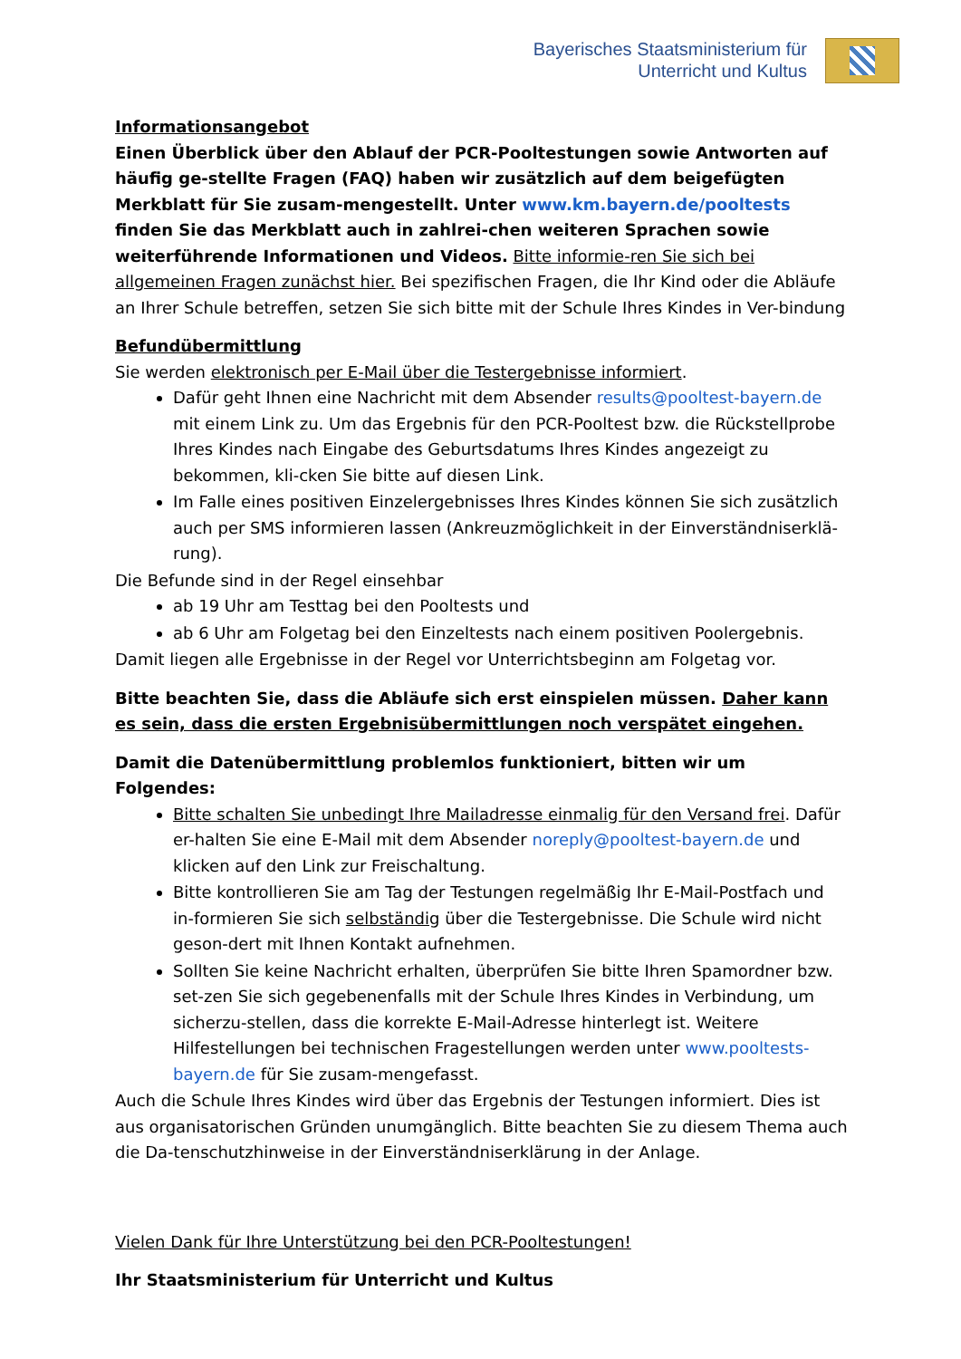Bayerisches Staatsministerium für
Unterricht und Kultus
Informationsangebot
Einen Überblick über den Ablauf der PCR-Pooltestungen sowie Antworten auf häufig ge-stellte Fragen (FAQ) haben wir zusätzlich auf dem beigefügten Merkblatt für Sie zusam-mengestellt. Unter www.km.bayern.de/pooltests finden Sie das Merkblatt auch in zahlrei-chen weiteren Sprachen sowie weiterführende Informationen und Videos. Bitte informie-ren Sie sich bei allgemeinen Fragen zunächst hier. Bei spezifischen Fragen, die Ihr Kind oder die Abläufe an Ihrer Schule betreffen, setzen Sie sich bitte mit der Schule Ihres Kindes in Ver-bindung
Befundübermittlung
Sie werden elektronisch per E-Mail über die Testergebnisse informiert.
Dafür geht Ihnen eine Nachricht mit dem Absender results@pooltest-bayern.de mit einem Link zu. Um das Ergebnis für den PCR-Pooltest bzw. die Rückstellprobe Ihres Kindes nach Eingabe des Geburtsdatums Ihres Kindes angezeigt zu bekommen, kli-cken Sie bitte auf diesen Link.
Im Falle eines positiven Einzelergebnisses Ihres Kindes können Sie sich zusätzlich auch per SMS informieren lassen (Ankreuzmöglichkeit in der Einverständniserklä-rung).
Die Befunde sind in der Regel einsehbar
ab 19 Uhr am Testtag bei den Pooltests und
ab 6 Uhr am Folgetag bei den Einzeltests nach einem positiven Poolergebnis.
Damit liegen alle Ergebnisse in der Regel vor Unterrichtsbeginn am Folgetag vor.
Bitte beachten Sie, dass die Abläufe sich erst einspielen müssen. Daher kann es sein, dass die ersten Ergebnisübermittlungen noch verspätet eingehen.
Damit die Datenübermittlung problemlos funktioniert, bitten wir um Folgendes:
Bitte schalten Sie unbedingt Ihre Mailadresse einmalig für den Versand frei. Dafür er-halten Sie eine E-Mail mit dem Absender noreply@pooltest-bayern.de und klicken auf den Link zur Freischaltung.
Bitte kontrollieren Sie am Tag der Testungen regelmäßig Ihr E-Mail-Postfach und in-formieren Sie sich selbständig über die Testergebnisse. Die Schule wird nicht geson-dert mit Ihnen Kontakt aufnehmen.
Sollten Sie keine Nachricht erhalten, überprüfen Sie bitte Ihren Spamordner bzw. set-zen Sie sich gegebenenfalls mit der Schule Ihres Kindes in Verbindung, um sicherzu-stellen, dass die korrekte E-Mail-Adresse hinterlegt ist. Weitere Hilfestellungen bei technischen Fragestellungen werden unter www.pooltests-bayern.de für Sie zusam-mengefasst.
Auch die Schule Ihres Kindes wird über das Ergebnis der Testungen informiert. Dies ist aus organisatorischen Gründen unumgänglich. Bitte beachten Sie zu diesem Thema auch die Da-tenschutzhinweise in der Einverständniserklärung in der Anlage.
Vielen Dank für Ihre Unterstützung bei den PCR-Pooltestungen!
Ihr Staatsministerium für Unterricht und Kultus